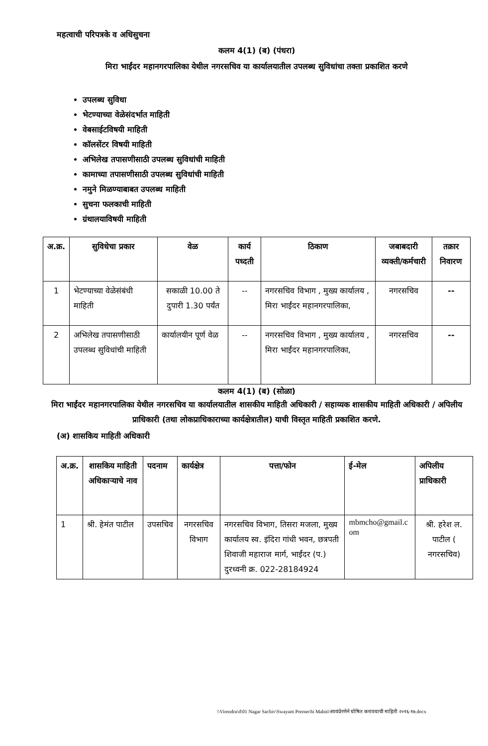महत्वाची परिपत्रके व अधिसुचना
कलम 4(1) (ब) (पंधरा)
मिरा भाईंदर महानगरपालिका येथील नगरसचिव या कार्यालयातील उपलब्ध सुविधांचा तक्ता प्रकाशित करणे
उपलब्ध सुविधा
भेटण्याच्या वेळेसंदर्भात माहिती
वेबसाईटविषयी माहिती
कॉलसेंटर विषयी माहिती
अभिलेख तपासणीसाठी उपलब्ध सुविधांची माहिती
कामाच्या तपासणीसाठी उपलब्ध सुविधांची माहिती
नमुने मिळण्याबाबत उपलब्ध माहिती
सुचना फलकाची माहिती
ग्रंथालयाविषयी माहिती
| अ.क्र. | सुविधेचा प्रकार | वेळ | कार्य पध्दती | ठिकाण | जबाबदारी व्यक्ती/कर्मचारी | तक्रार निवारण |
| --- | --- | --- | --- | --- | --- | --- |
| 1 | भेटण्याच्या वेळेसंबंधी माहिती | सकाळी 10.00 ते दुपारी 1.30 पर्यंत | -- | नगरसचिव विभाग , मुख्य कार्यालय , मिरा भाईंदर महानगरपालिका, | नगरसचिव | -- |
| 2 | अभिलेख तपासणीसाठी उपलब्ध सुविधांची माहिती | कार्यालयीन पूर्ण वेळ | -- | नगरसचिव विभाग , मुख्य कार्यालय , मिरा भाईंदर महानगरपालिका, | नगरसचिव | -- |
कलम 4(1) (ब) (सोळा)
मिरा भाईंदर महानगरपालिका येथील नगरसचिव या कार्यालयातील शासकीय माहिती अधिकारी / सहाय्यक शासकीय माहिती अधिकारी / अपिलीय प्राधिकारी (तथा लोकप्राधिकाराच्या कार्यक्षेत्रातील) याची विस्तृत माहिती प्रकाशित करणे.
(अ) शासकिय माहिती अधिकारी
| अ.क्र. | शासकिय माहिती अधिकाऱ्याचे नाव | पदनाम | कार्यक्षेत्र | पत्ता/फोन | ई-मेल | अपिलीय प्राधिकारी |
| --- | --- | --- | --- | --- | --- | --- |
| 1 | श्री. हेमंत पाटील | उपसचिव | नगरसचिव विभाग | नगरसचिव विभाग, तिसरा मजला, मुख्य कार्यालय स्व. इंदिरा गांधी भवन, छत्रपती शिवाजी महाराज मार्ग, भाईंदर (प.) दुरध्वनी क्र. 022-28184924 | mbmcho@gmail.c om | श्री. हरेश ल. पाटील ( नगरसचिव) |
\\Virendra\d\01 Nagar Sachiv\Swayam Prernechi Mahiti\स्वयंप्रेरणेने घोषित करावयाची माहिती २०१६-१७.docx